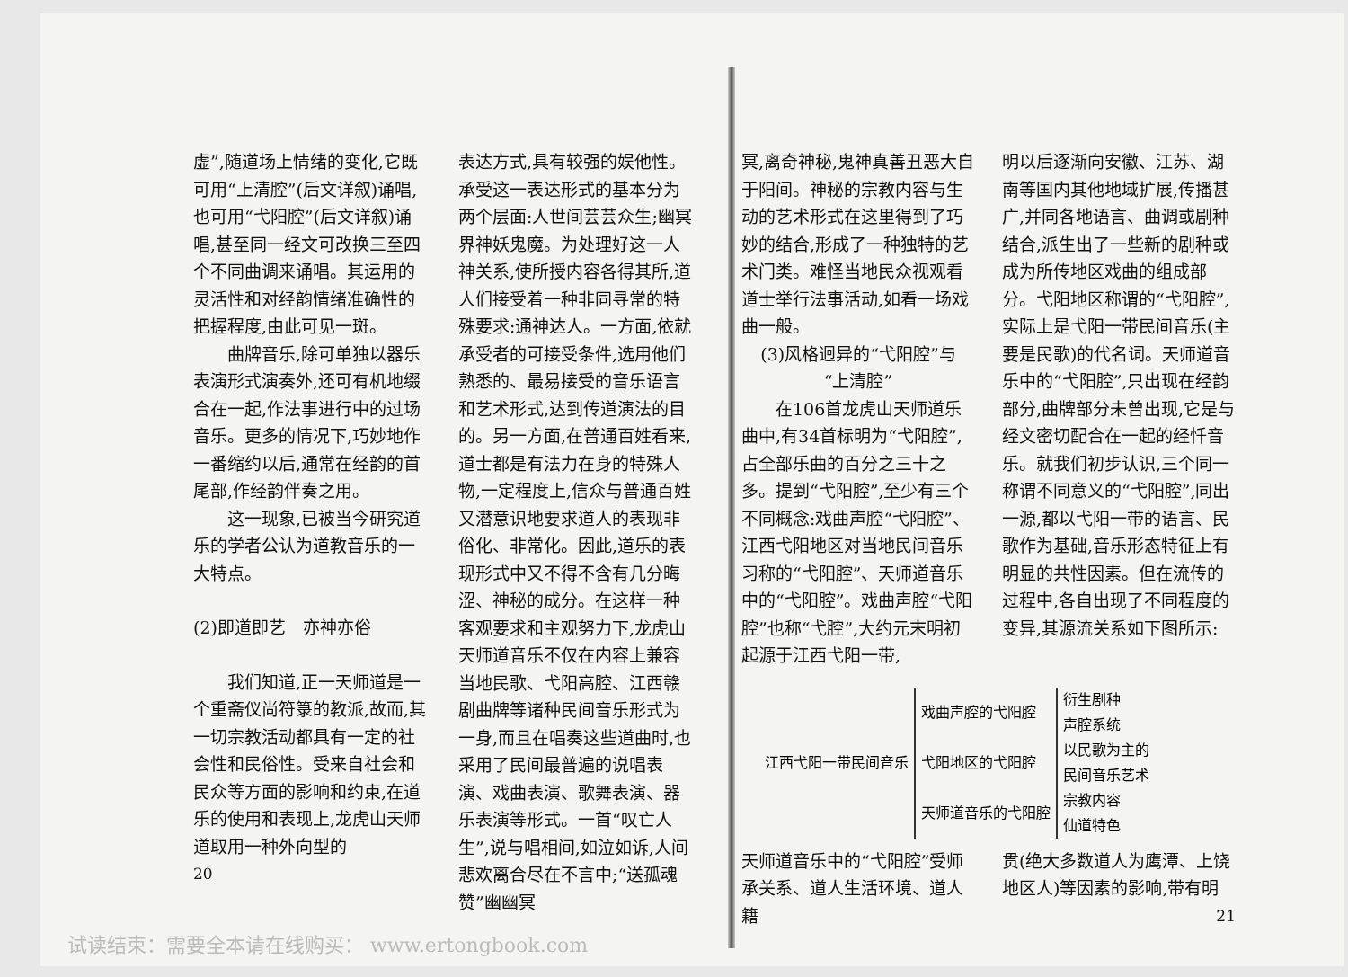虚”,随道场上情绪的变化,它既可用“上清腔”(后文详叙)诵唱,也可用“弋阳腔”(后文详叙)诵唱,甚至同一经文可改换三至四个不同曲调来诵唱。其运用的灵活性和对经韵情绪准确性的把握程度,由此可见一斑。
曲牌音乐,除可单独以器乐表演形式演奏外,还可有机地缀合在一起,作法事进行中的过场音乐。更多的情况下,巧妙地作一番缩约以后,通常在经韵的首尾部,作经韵伴奏之用。
这一现象,已被当今研究道乐的学者公认为道教音乐的一大特点。
(2)即道即艺　亦神亦俗
我们知道,正一天师道是一个重斋仪尚符箓的教派,故而,其一切宗教活动都具有一定的社会性和民俗性。受来自社会和民众等方面的影响和约束,在道乐的使用和表现上,龙虎山天师道取用一种外向型的
20
表达方式,具有较强的娱他性。承受这一表达形式的基本分为两个层面:人世间芸芸众生;幽冥界神妖鬼魔。为处理好这一人神关系,使所授内容各得其所,道人们接受着一种非同寻常的特殊要求:通神达人。一方面,依就承受者的可接受条件,选用他们熟悉的、最易接受的音乐语言和艺术形式,达到传道演法的目的。另一方面,在普通百姓看来,道士都是有法力在身的特殊人物,一定程度上,信众与普通百姓又潜意识地要求道人的表现非俗化、非常化。因此,道乐的表现形式中又不得不含有几分晦涩、神秘的成分。在这样一种客观要求和主观努力下,龙虎山天师道音乐不仅在内容上兼容当地民歌、弋阳高腔、江西赣剧曲牌等诸种民间音乐形式为一身,而且在唱奏这些道曲时,也采用了民间最普遍的说唱表演、戏曲表演、歌舞表演、器乐表演等形式。一首“叹亡人生”,说与唱相间,如泣如诉,人间悲欢离合尽在不言中;“送孤魂赞”幽幽冥
冥,离奇神秘,鬼神真善丑恶大自于阳间。神秘的宗教内容与生动的艺术形式在这里得到了巧妙的结合,形成了一种独特的艺术门类。难怪当地民众视观看道士举行法事活动,如看一场戏曲一般。
(3)风格迥异的“弋阳腔”与
“上清腔”
在106首龙虎山天师道乐曲中,有34首标明为“弋阳腔”,占全部乐曲的百分之三十之多。提到“弋阳腔”,至少有三个不同概念:戏曲声腔“弋阳腔”、江西弋阳地区对当地民间音乐习称的“弋阳腔”、天师道音乐中的“弋阳腔”。戏曲声腔“弋阳腔”也称“弋腔”,大约元末明初起源于江西弋阳一带,
明以后逐渐向安徽、江苏、湖南等国内其他地域扩展,传播甚广,并同各地语言、曲调或剧种结合,派生出了一些新的剧种或成为所传地区戏曲的组成部分。弋阳地区称谓的“弋阳腔”,实际上是弋阳一带民间音乐(主要是民歌)的代名词。天师道音乐中的“弋阳腔”,只出现在经韵部分,曲牌部分未曾出现,它是与经文密切配合在一起的经忏音乐。就我们初步认识,三个同一称谓不同意义的“弋阳腔”,同出一源,都以弋阳一带的语言、民歌作为基础,音乐形态特征上有明显的共性因素。但在流传的过程中,各自出现了不同程度的变异,其源流关系如下图所示:
| 江西弋阳一带民间音乐 | 戏曲声腔的弋阳腔 | 衍生剧种 声腔系统 |
| | 弋阳地区的弋阳腔 | 以民歌为主的 民间音乐艺术 |
| | 天师道音乐的弋阳腔 | 宗教内容 仙道特色 |
天师道音乐中的“弋阳腔”受师承关系、道人生活环境、道人籍
贯(绝大多数道人为鹰潭、上饶地区人)等因素的影响,带有明
21
试读结束：需要全本请在线购买： www.ertongbook.com